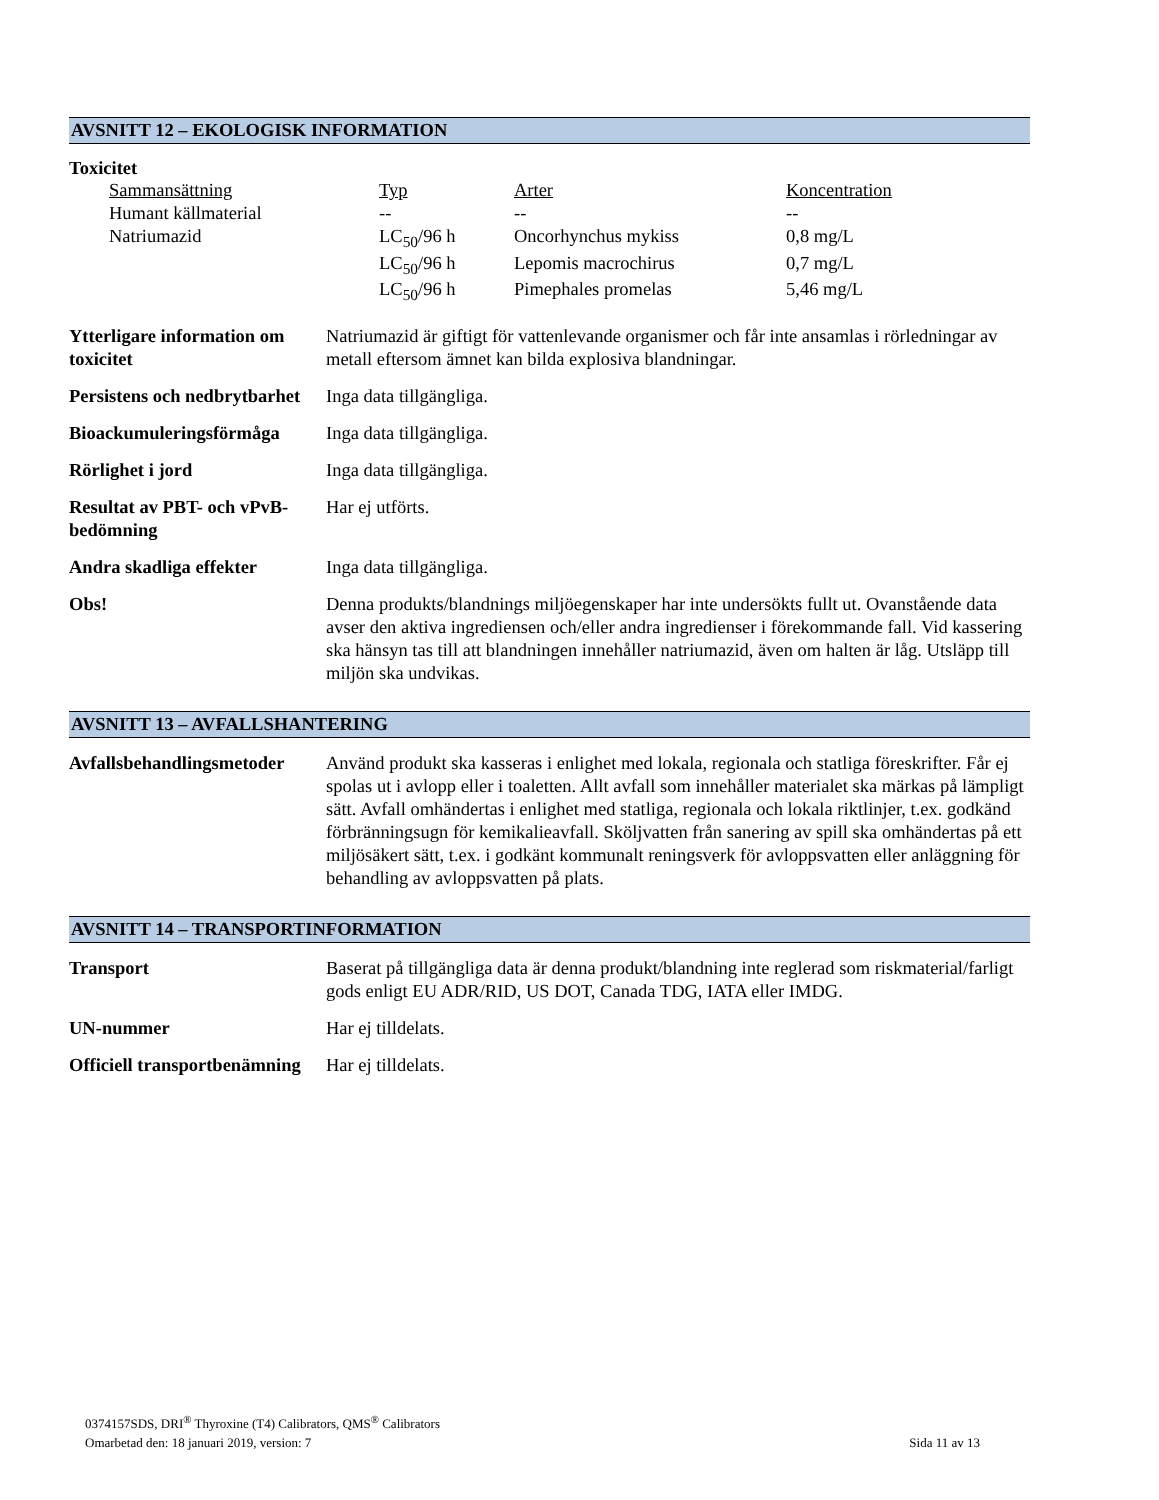AVSNITT 12 – EKOLOGISK INFORMATION
Toxicitet
| Sammansättning | Typ | Arter | Koncentration |
| Humant källmaterial | -- | -- | -- |
| Natriumazid | LC<sub>50</sub>/96 h | Oncorhynchus mykiss | 0,8 mg/L |
| | LC<sub>50</sub>/96 h | Lepomis macrochirus | 0,7 mg/L |
| | LC<sub>50</sub>/96 h | Pimephales promelas | 5,46 mg/L |
| Ytterligare information om toxicitet | Natriumazid är giftigt för vattenlevande organismer och får inte ansamlas i rörledningar av metall eftersom ämnet kan bilda explosiva blandningar. |
| Persistens och nedbrytbarhet | Inga data tillgängliga. |
| Bioackumuleringsförmåga | Inga data tillgängliga. |
| Rörlighet i jord | Inga data tillgängliga. |
| Resultat av PBT- och vPvB-bedömning | Har ej utförts. |
| Andra skadliga effekter | Inga data tillgängliga. |
| Obs! | Denna produkts/blandnings miljöegenskaper har inte undersökts fullt ut. Ovanstående data avser den aktiva ingrediensen och/eller andra ingredienser i förekommande fall. Vid kassering ska hänsyn tas till att blandningen innehåller natriumazid, även om halten är låg. Utsläpp till miljön ska undvikas. |
AVSNITT 13 – AVFALLSHANTERING
| Avfallsbehandlingsmetoder | Använd produkt ska kasseras i enlighet med lokala, regionala och statliga föreskrifter. Får ej spolas ut i avlopp eller i toaletten. Allt avfall som innehåller materialet ska märkas på lämpligt sätt. Avfall omhändertas i enlighet med statliga, regionala och lokala riktlinjer, t.ex. godkänd förbränningsugn för kemikalieavfall. Sköljvatten från sanering av spill ska omhändertas på ett miljösäkert sätt, t.ex. i godkänt kommunalt reningsverk för avloppsvatten eller anläggning för behandling av avloppsvatten på plats. |
AVSNITT 14 – TRANSPORTINFORMATION
| Transport | Baserat på tillgängliga data är denna produkt/blandning inte reglerad som riskmaterial/farligt gods enligt EU ADR/RID, US DOT, Canada TDG, IATA eller IMDG. |
| UN-nummer | Har ej tilldelats. |
| Officiell transportbenämning | Har ej tilldelats. |
0374157SDS, DRI<sup>®</sup> Thyroxine (T4) Calibrators, QMS<sup>®</sup> Calibrators
Omarbetad den: 18 januari 2019, version: 7 Sida 11 av 13